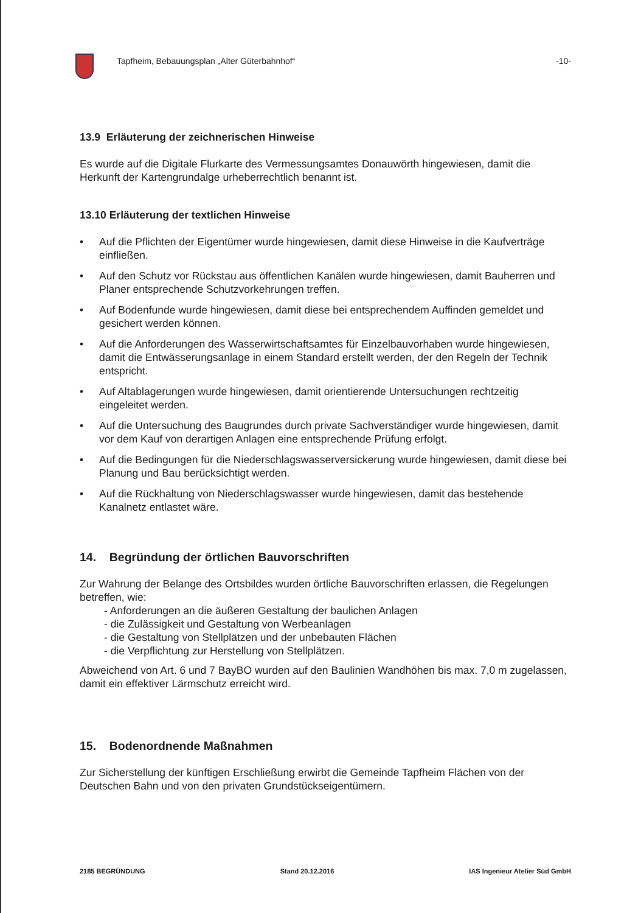Tapfheim, Bebauungsplan „Alter Güterbahnhof“
-10-
13.9 Erläuterung der zeichnerischen Hinweise
Es wurde auf die Digitale Flurkarte des Vermessungsamtes Donauwörth hingewiesen, damit die Herkunft der Kartengrundalge urheberrechtlich benannt ist.
13.10 Erläuterung der textlichen Hinweise
• Auf die Pflichten der Eigentümer wurde hingewiesen, damit diese Hinweise in die Kaufverträge einfließen.
• Auf den Schutz vor Rückstau aus öffentlichen Kanälen wurde hingewiesen, damit Bauherren und Planer entsprechende Schutzvorkehrungen treffen.
• Auf Bodenfunde wurde hingewiesen, damit diese bei entsprechendem Auffinden gemeldet und gesichert werden können.
• Auf die Anforderungen des Wasserwirtschaftsamtes für Einzelbauvorhaben wurde hingewiesen, damit die Entwässerungsanlage in einem Standard erstellt werden, der den Regeln der Technik entspricht.
• Auf Altablagerungen wurde hingewiesen, damit orientierende Untersuchungen rechtzeitig eingeleitet werden.
• Auf die Untersuchung des Baugrundes durch private Sachverständiger wurde hingewiesen, damit vor dem Kauf von derartigen Anlagen eine entsprechende Prüfung erfolgt.
• Auf die Bedingungen für die Niederschlagswasserversickerung wurde hingewiesen, damit diese bei Planung und Bau berücksichtigt werden.
• Auf die Rückhaltung von Niederschlagswasser wurde hingewiesen, damit das bestehende Kanalnetz entlastet wäre.
14. Begründung der örtlichen Bauvorschriften
Zur Wahrung der Belange des Ortsbildes wurden örtliche Bauvorschriften erlassen, die Regelungen betreffen, wie:
- Anforderungen an die äußeren Gestaltung der baulichen Anlagen
- die Zulässigkeit und Gestaltung von Werbeanlagen
- die Gestaltung von Stellplätzen und der unbebauten Flächen
- die Verpflichtung zur Herstellung von Stellplätzen.
Abweichend von Art. 6 und 7 BayBO wurden auf den Baulinien Wandhöhen bis max. 7,0 m zugelassen, damit ein effektiver Lärmschutz erreicht wird.
15. Bodenordnende Maßnahmen
Zur Sicherstellung der künftigen Erschließung erwirbt die Gemeinde Tapfheim Flächen von der Deutschen Bahn und von den privaten Grundstückseigentümern.
2185 BEGRÜNDUNG Stand 20.12.2016 IAS Ingenieur Atelier Süd GmbH